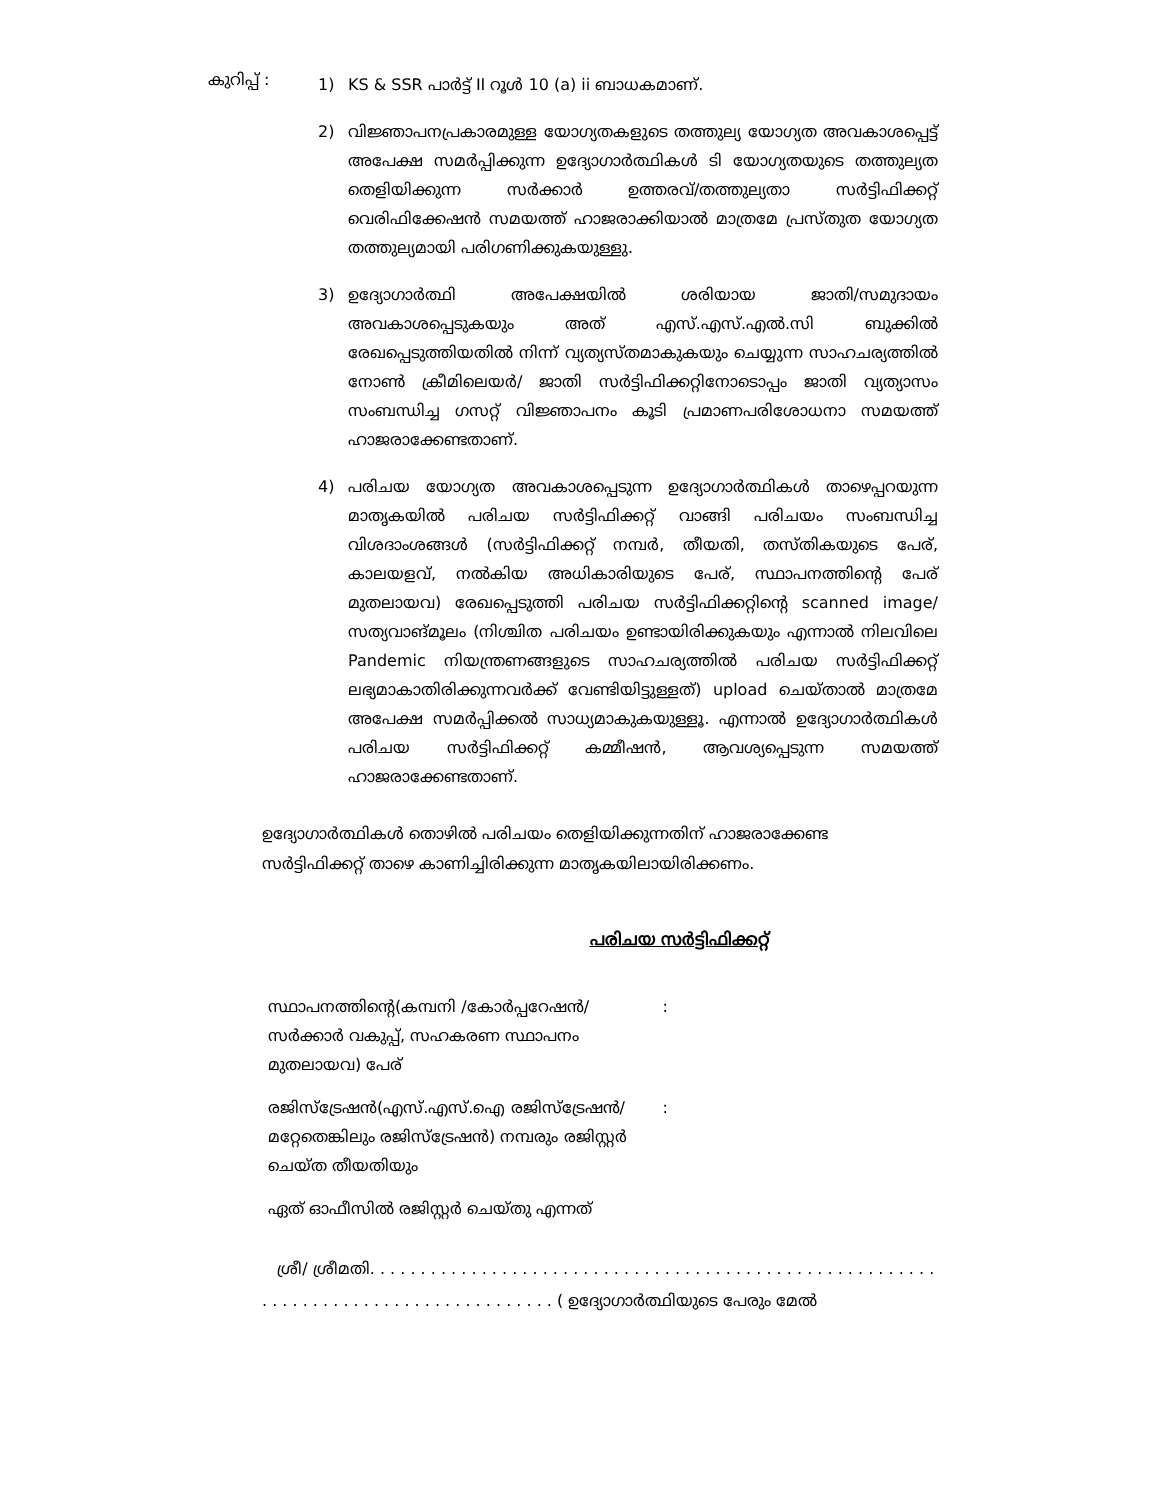കുറിപ്പ് :
1) KS & SSR പാർട്ട് II റൂൾ 10 (a) ii ബാധകമാണ്.
2) വിജ്ഞാപനപ്രകാരമുള്ള യോഗ്യതകളുടെ തത്തുല്യ യോഗ്യത അവകാശപ്പെട്ട് അപേക്ഷ സമർപ്പിക്കുന്ന ഉദ്യോഗാർത്ഥികൾ ടി യോഗ്യതയുടെ തത്തുല്യത തെളിയിക്കുന്ന സർക്കാർ ഉത്തരവ്/തത്തുല്യതാ സർട്ടിഫിക്കറ്റ് വെരിഫിക്കേഷൻ സമയത്ത് ഹാജരാക്കിയാൽ മാത്രമേ പ്രസ്തുത യോഗ്യത തത്തുല്യമായി പരിഗണിക്കുകയുള്ളു.
3) ഉദ്യോഗാർത്ഥി അപേക്ഷയിൽ ശരിയായ ജാതി/സമുദായം അവകാശപ്പെടുകയും അത് എസ്.എസ്.എൽ.സി ബുക്കിൽ രേഖപ്പെടുത്തിയതിൽ നിന്ന് വ്യത്യസ്തമാകുകയും ചെയ്യുന്ന സാഹചര്യത്തിൽ നോൺ ക്രീമിലെയർ/ ജാതി സർട്ടിഫിക്കറ്റിനോടൊപ്പം ജാതി വ്യത്യാസം സംബന്ധിച്ച ഗസറ്റ് വിജ്ഞാപനം കൂടി പ്രമാണപരിശോധനാ സമയത്ത് ഹാജരാക്കേണ്ടതാണ്.
4) പരിചയ യോഗ്യത അവകാശപ്പെടുന്ന ഉദ്യോഗാർത്ഥികൾ താഴെപ്പറയുന്ന മാതൃകയിൽ പരിചയ സർട്ടിഫിക്കറ്റ് വാങ്ങി പരിചയം സംബന്ധിച്ച വിശദാംശങ്ങൾ (സർട്ടിഫിക്കറ്റ് നമ്പർ, തീയതി, തസ്തികയുടെ പേര്, കാലയളവ്, നൽകിയ അധികാരിയുടെ പേര്, സ്ഥാപനത്തിന്റെ പേര് മുതലായവ) രേഖപ്പെടുത്തി പരിചയ സർട്ടിഫിക്കറ്റിന്റെ scanned image/സത്യവാങ്മൂലം (നിശ്ചിത പരിചയം ഉണ്ടായിരിക്കുകയും എന്നാൽ നിലവിലെ Pandemic നിയന്ത്രണങ്ങളുടെ സാഹചര്യത്തിൽ പരിചയ സർട്ടിഫിക്കറ്റ് ലഭ്യമാകാതിരിക്കുന്നവർക്ക് വേണ്ടിയിട്ടുള്ളത്) upload ചെയ്താൽ മാത്രമേ അപേക്ഷ സമർപ്പിക്കൽ സാധ്യമാകുകയുള്ളൂ. എന്നാൽ ഉദ്യോഗാർത്ഥികൾ പരിചയ സർട്ടിഫിക്കറ്റ് കമ്മീഷൻ, ആവശ്യപ്പെടുന്ന സമയത്ത് ഹാജരാക്കേണ്ടതാണ്.
ഉദ്യോഗാർത്ഥികൾ തൊഴിൽ പരിചയം തെളിയിക്കുന്നതിന് ഹാജരാക്കേണ്ട സർട്ടിഫിക്കറ്റ് താഴെ കാണിച്ചിരിക്കുന്ന മാതൃകയിലായിരിക്കണം.
പരിചയ സർട്ടിഫിക്കറ്റ്
സ്ഥാപനത്തിന്റെ(കമ്പനി /കോർപ്പറേഷൻ/സർക്കാർ വകുപ്പ്, സഹകരണ സ്ഥാപനം മുതലായവ) പേര്
:
രജിസ്ട്രേഷൻ(എസ്.എസ്.ഐ രജിസ്ട്രേഷൻ/മറ്റേതെങ്കിലും രജിസ്ട്രേഷൻ) നമ്പരും രജിസ്റ്റർ ചെയ്ത തീയതിയും
:
ഏത് ഓഫീസിൽ രജിസ്റ്റർ ചെയ്തു എന്നത്
ശ്രീ/ ശ്രീമതി. . . . . . . . . . . . . . . . . . . . . . . . . . . . . . . . . . . . . . . . . . . . . . . . . . . . . . . . . . . . . . . . . . . . . . . . . . . . . . . . . . . . . ( ഉദ്യോഗാർത്ഥിയുടെ പേരും മേൽ